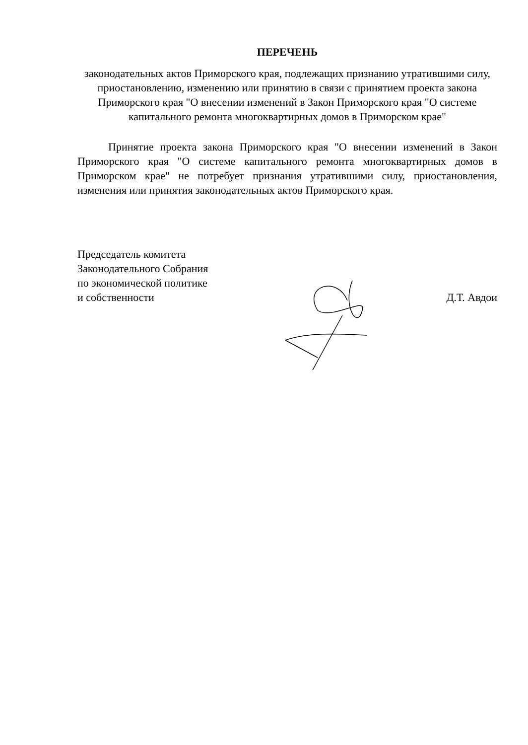ПЕРЕЧЕНЬ
законодательных актов Приморского края, подлежащих признанию утратившими силу, приостановлению, изменению или принятию в связи с принятием проекта закона Приморского края "О внесении изменений в Закон Приморского края "О системе капитального ремонта многоквартирных домов в Приморском крае"
Принятие проекта закона Приморского края "О внесении изменений в Закон Приморского края "О системе капитального ремонта многоквартирных домов в Приморском крае" не потребует признания утратившими силу, приостановления, изменения или принятия законодательных актов Приморского края.
Председатель комитета
Законодательного Собрания
по экономической политике
и собственности
Д.Т. Авдои